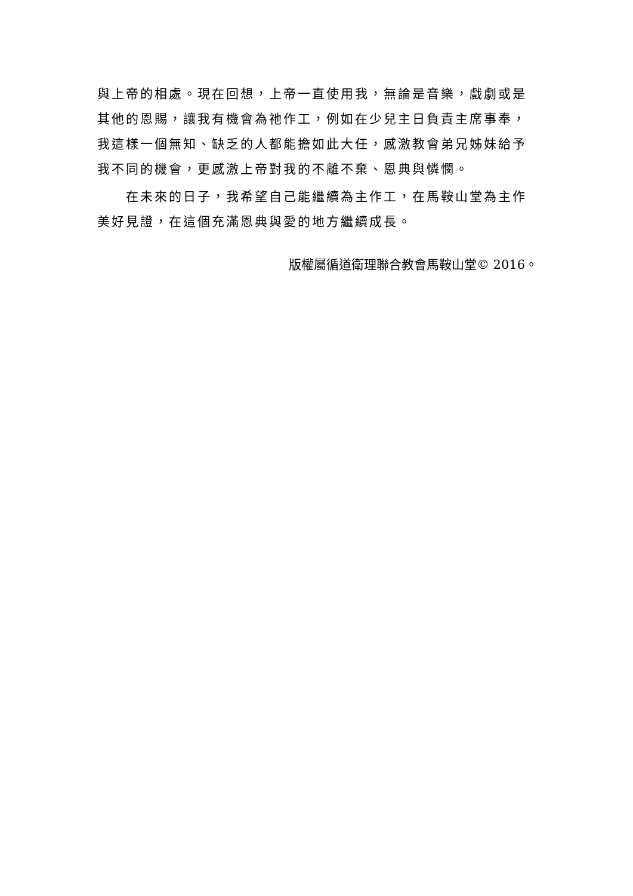與上帝的相處。現在回想，上帝一直使用我，無論是音樂，戲劇或是其他的恩賜，讓我有機會為祂作工，例如在少兒主日負責主席事奉，我這樣一個無知、缺乏的人都能擔如此大任，感激教會弟兄姊妹給予我不同的機會，更感激上帝對我的不離不棄、恩典與憐憫。
在未來的日子，我希望自己能繼續為主作工，在馬鞍山堂為主作美好見證，在這個充滿恩典與愛的地方繼續成長。
版權屬循道衛理聯合教會馬鞍山堂© 2016。